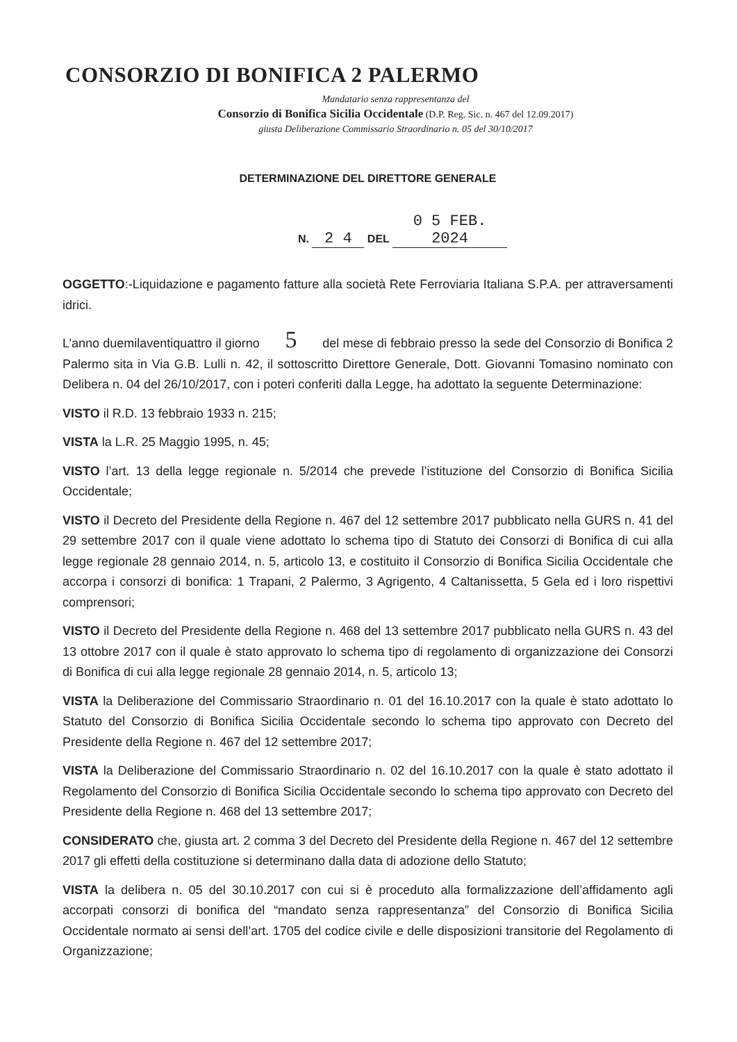CONSORZIO DI BONIFICA 2 PALERMO
Mandatario senza rappresentanza del
Consorzio di Bonifica Sicilia Occidentale (D.P. Reg. Sic. n. 467 del 12.09.2017)
giusta Deliberazione Commissario Straordinario n. 05 del 30/10/2017
DETERMINAZIONE DEL DIRETTORE GENERALE
N. 2 4 DEL 0 5 FEB. 2024
OGGETTO:-Liquidazione e pagamento fatture alla società Rete Ferroviaria Italiana S.P.A. per attraversamenti idrici.
L’anno duemilaventiquattro il giorno 5 del mese di febbraio presso la sede del Consorzio di Bonifica 2 Palermo sita in Via G.B. Lulli n. 42, il sottoscritto Direttore Generale, Dott. Giovanni Tomasino nominato con Delibera n. 04 del 26/10/2017, con i poteri conferiti dalla Legge, ha adottato la seguente Determinazione:
VISTO il R.D. 13 febbraio 1933 n. 215;
VISTA la L.R. 25 Maggio 1995, n. 45;
VISTO l’art. 13 della legge regionale n. 5/2014 che prevede l’istituzione del Consorzio di Bonifica Sicilia Occidentale;
VISTO il Decreto del Presidente della Regione n. 467 del 12 settembre 2017 pubblicato nella GURS n. 41 del 29 settembre 2017 con il quale viene adottato lo schema tipo di Statuto dei Consorzi di Bonifica di cui alla legge regionale 28 gennaio 2014, n. 5, articolo 13, e costituito il Consorzio di Bonifica Sicilia Occidentale che accorpa i consorzi di bonifica: 1 Trapani, 2 Palermo, 3 Agrigento, 4 Caltanissetta, 5 Gela ed i loro rispettivi comprensori;
VISTO il Decreto del Presidente della Regione n. 468 del 13 settembre 2017 pubblicato nella GURS n. 43 del 13 ottobre 2017 con il quale è stato approvato lo schema tipo di regolamento di organizzazione dei Consorzi di Bonifica di cui alla legge regionale 28 gennaio 2014, n. 5, articolo 13;
VISTA la Deliberazione del Commissario Straordinario n. 01 del 16.10.2017 con la quale è stato adottato lo Statuto del Consorzio di Bonifica Sicilia Occidentale secondo lo schema tipo approvato con Decreto del Presidente della Regione n. 467 del 12 settembre 2017;
VISTA la Deliberazione del Commissario Straordinario n. 02 del 16.10.2017 con la quale è stato adottato il Regolamento del Consorzio di Bonifica Sicilia Occidentale secondo lo schema tipo approvato con Decreto del Presidente della Regione n. 468 del 13 settembre 2017;
CONSIDERATO che, giusta art. 2 comma 3 del Decreto del Presidente della Regione n. 467 del 12 settembre 2017 gli effetti della costituzione si determinano dalla data di adozione dello Statuto;
VISTA la delibera n. 05 del 30.10.2017 con cui si è proceduto alla formalizzazione dell’affidamento agli accorpati consorzi di bonifica del “mandato senza rappresentanza” del Consorzio di Bonifica Sicilia Occidentale normato ai sensi dell’art. 1705 del codice civile e delle disposizioni transitorie del Regolamento di Organizzazione;